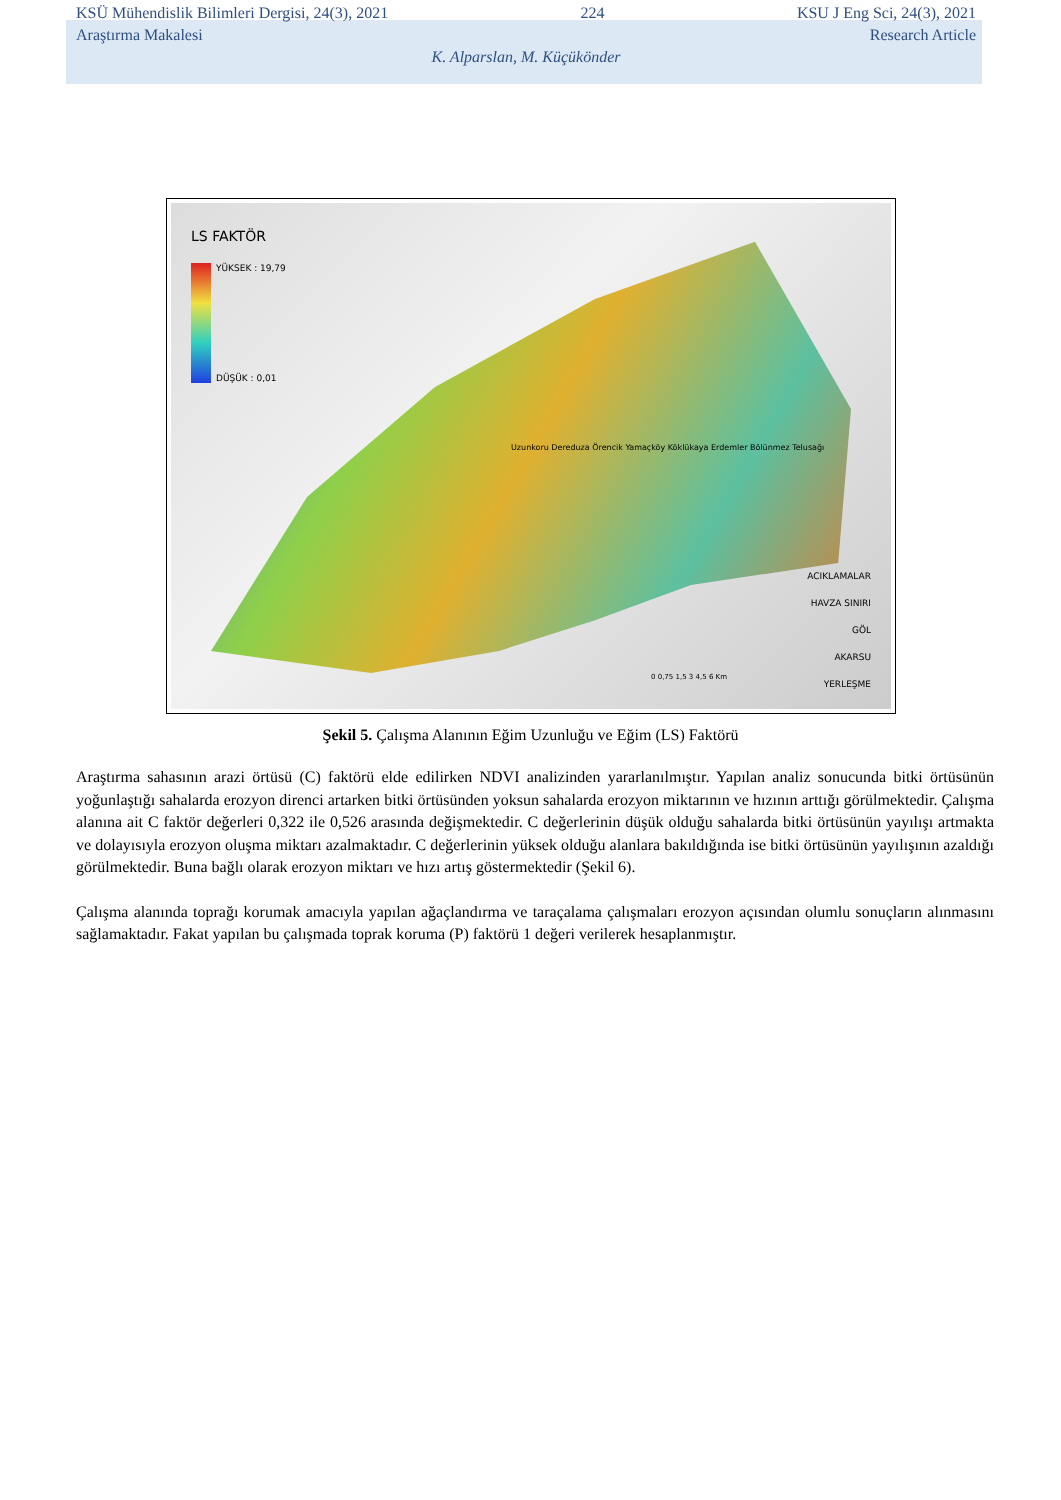KSÜ Mühendislik Bilimleri Dergisi, 24(3), 2021 224 KSU J Eng Sci, 24(3), 2021
Araştırma Makalesi Research Article
K. Alparslan, M. Küçükönder
LS FAKTÖR
YÜKSEK : 19,79
DÜŞÜK : 0,01
Uzunkoru Dereduza Örencik Yamaçköy Köklükaya Erdemler Bölünmez Telusağı
ACIKLAMALAR
HAVZA SINIRI
GÖL
AKARSU
YERLEŞME
0 0,75 1,5 3 4,5 6 Km
Şekil 5. Çalışma Alanının Eğim Uzunluğu ve Eğim (LS) Faktörü
Araştırma sahasının arazi örtüsü (C) faktörü elde edilirken NDVI analizinden yararlanılmıştır. Yapılan analiz sonucunda bitki örtüsünün yoğunlaştığı sahalarda erozyon direnci artarken bitki örtüsünden yoksun sahalarda erozyon miktarının ve hızının arttığı görülmektedir. Çalışma alanına ait C faktör değerleri 0,322 ile 0,526 arasında değişmektedir. C değerlerinin düşük olduğu sahalarda bitki örtüsünün yayılışı artmakta ve dolayısıyla erozyon oluşma miktarı azalmaktadır. C değerlerinin yüksek olduğu alanlara bakıldığında ise bitki örtüsünün yayılışının azaldığı görülmektedir. Buna bağlı olarak erozyon miktarı ve hızı artış göstermektedir (Şekil 6).
Çalışma alanında toprağı korumak amacıyla yapılan ağaçlandırma ve taraçalama çalışmaları erozyon açısından olumlu sonuçların alınmasını sağlamaktadır. Fakat yapılan bu çalışmada toprak koruma (P) faktörü 1 değeri verilerek hesaplanmıştır.